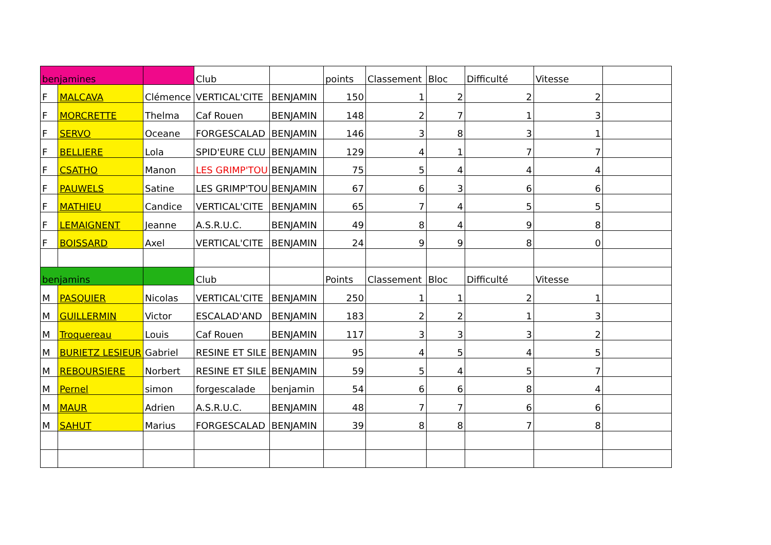| benjamines | | | Club | | points | Classement | Bloc | Difficulté | Vitesse | |
| F | MALCAVA | Clémence | VERTICAL'CITE | BENJAMIN | 150 | 1 | 2 | 2 | 2 | |
| F | MORCRETTE | Thelma | Caf Rouen | BENJAMIN | 148 | 2 | 7 | 1 | 3 | |
| F | SERVO | Oceane | FORGESCALAD | BENJAMIN | 146 | 3 | 8 | 3 | 1 | |
| F | BELLIERE | Lola | SPID'EURE CLU | BENJAMIN | 129 | 4 | 1 | 7 | 7 | |
| F | CSATHO | Manon | LES GRIMP'TOU | BENJAMIN | 75 | 5 | 4 | 4 | 4 | |
| F | PAUWELS | Satine | LES GRIMP'TOU | BENJAMIN | 67 | 6 | 3 | 6 | 6 | |
| F | MATHIEU | Candice | VERTICAL'CITE | BENJAMIN | 65 | 7 | 4 | 5 | 5 | |
| F | LEMAIGNENT | Jeanne | A.S.R.U.C. | BENJAMIN | 49 | 8 | 4 | 9 | 8 | |
| F | BOISSARD | Axel | VERTICAL'CITE | BENJAMIN | 24 | 9 | 9 | 8 | 0 | |
| benjamins | | | Club | | Points | Classement | Bloc | Difficulté | Vitesse | |
| M | PASQUIER | Nicolas | VERTICAL'CITE | BENJAMIN | 250 | 1 | 1 | 2 | 1 | |
| M | GUILLERMIN | Victor | ESCALAD'AND | BENJAMIN | 183 | 2 | 2 | 1 | 3 | |
| M | Troquereau | Louis | Caf Rouen | BENJAMIN | 117 | 3 | 3 | 3 | 2 | |
| M | BURIETZ LESIEUR | Gabriel | RESINE ET SILE | BENJAMIN | 95 | 4 | 5 | 4 | 5 | |
| M | REBOURSIERE | Norbert | RESINE ET SILE | BENJAMIN | 59 | 5 | 4 | 5 | 7 | |
| M | Pernel | simon | forgescalade | benjamin | 54 | 6 | 6 | 8 | 4 | |
| M | MAUR | Adrien | A.S.R.U.C. | BENJAMIN | 48 | 7 | 7 | 6 | 6 | |
| M | SAHUT | Marius | FORGESCALAD | BENJAMIN | 39 | 8 | 8 | 7 | 8 | |